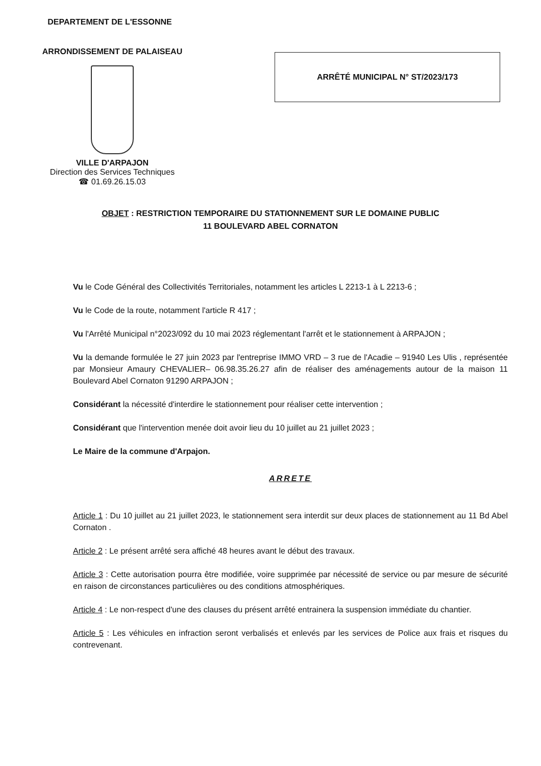DEPARTEMENT DE L'ESSONNE
ARRONDISSEMENT DE PALAISEAU
VILLE D'ARPAJON
Direction des Services Techniques
☎ 01.69.26.15.03
ARRÊTÉ MUNICIPAL N° ST/2023/173
OBJET : RESTRICTION TEMPORAIRE DU STATIONNEMENT SUR LE DOMAINE PUBLIC
11 BOULEVARD ABEL CORNATON
Vu le Code Général des Collectivités Territoriales, notamment les articles L 2213-1 à L 2213-6 ;
Vu le Code de la route, notamment l'article R 417 ;
Vu l'Arrêté Municipal n°2023/092 du 10 mai 2023 réglementant l'arrêt et le stationnement à ARPAJON ;
Vu la demande formulée le 27 juin 2023 par l'entreprise IMMO VRD – 3 rue de l'Acadie – 91940 Les Ulis , représentée par Monsieur Amaury CHEVALIER– 06.98.35.26.27 afin de réaliser des aménagements autour de la maison 11 Boulevard Abel Cornaton 91290 ARPAJON ;
Considérant la nécessité d'interdire le stationnement pour réaliser cette intervention ;
Considérant que l'intervention menée doit avoir lieu du 10 juillet au 21 juillet 2023 ;
Le Maire de la commune d'Arpajon.
ARRETE
Article 1 : Du 10 juillet au 21 juillet 2023, le stationnement sera interdit sur deux places de stationnement au 11 Bd Abel Cornaton .
Article 2 : Le présent arrêté sera affiché 48 heures avant le début des travaux.
Article 3 : Cette autorisation pourra être modifiée, voire supprimée par nécessité de service ou par mesure de sécurité en raison de circonstances particulières ou des conditions atmosphériques.
Article 4 : Le non-respect d'une des clauses du présent arrêté entrainera la suspension immédiate du chantier.
Article 5 : Les véhicules en infraction seront verbalisés et enlevés par les services de Police aux frais et risques du contrevenant.